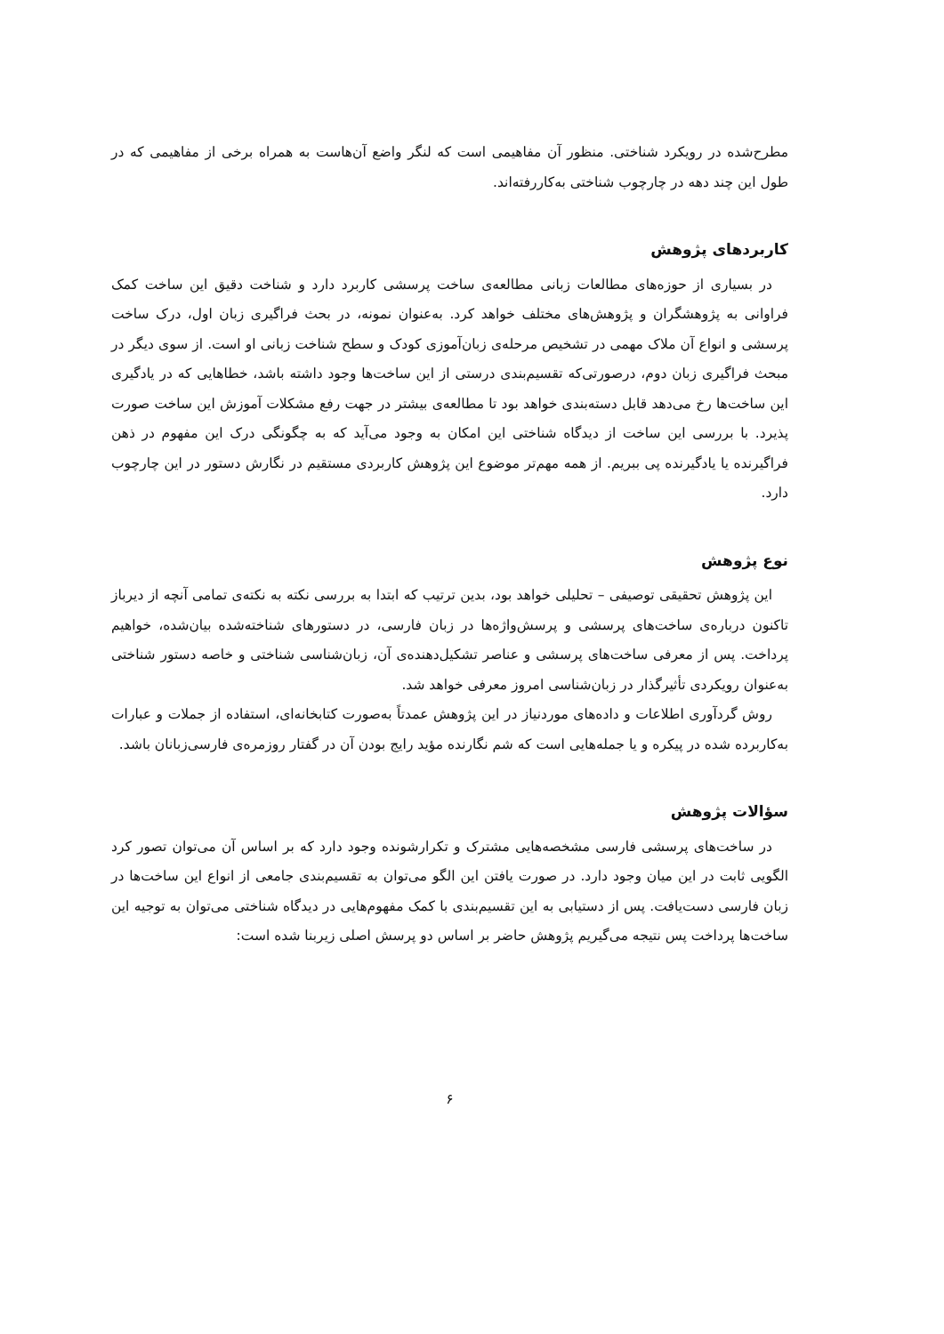مطرح‌شده در رویکرد شناختی. منظور آن مفاهیمی است که لنگر واضع آن‌هاست به همراه برخی از مفاهیمی که در طول این چند دهه در چارچوب شناختی به‌کاررفته‌اند.
کاربردهای پژوهش
در بسیاری از حوزه‌های مطالعات زبانی مطالعه‌ی ساخت پرسشی کاربرد دارد و شناخت دقیق این ساخت کمک فراوانی به پژوهشگران و پژوهش‌های مختلف خواهد کرد. به‌عنوان نمونه، در بحث فراگیری زبان اول، درک ساخت پرسشی و انواع آن ملاک مهمی در تشخیص مرحله‌ی زبان‌آموزی کودک و سطح شناخت زبانی او است. از سوی دیگر در مبحث فراگیری زبان دوم، درصورتی‌که تقسیم‌بندی درستی از این ساخت‌ها وجود داشته باشد، خطاهایی که در یادگیری این ساخت‌ها رخ می‌دهد قابل دسته‌بندی خواهد بود تا مطالعه‌ی بیشتر در جهت رفع مشکلات آموزش این ساخت صورت پذیرد. با بررسی این ساخت از دیدگاه شناختی این امکان به وجود می‌آید که به چگونگی درک این مفهوم در ذهن فراگیرنده یا یادگیرنده پی ببریم. از همه مهم‌تر موضوع این پژوهش کاربردی مستقیم در نگارش دستور در این چارچوب دارد.
نوع پژوهش
این پژوهش تحقیقی توصیفی – تحلیلی خواهد بود، بدین ترتیب که ابتدا به بررسی نکته به نکته‌ی تمامی آنچه از دیرباز تاکنون درباره‌ی ساخت‌های پرسشی و پرسش‌واژه‌ها در زبان فارسی، در دستورهای شناخته‌شده بیان‌شده، خواهیم پرداخت. پس از معرفی ساخت‌های پرسشی و عناصر تشکیل‌دهنده‌ی آن، زبان‌شناسی شناختی و خاصه دستور شناختی به‌عنوان رویکردی تأثیرگذار در زبان‌شناسی امروز معرفی خواهد شد.
روش گردآوری اطلاعات و داده‌های موردنیاز در این پژوهش عمدتاً به‌صورت کتابخانه‌ای، استفاده از جملات و عبارات به‌کاربرده شده در پیکره و یا جمله‌هایی است که شم نگارنده مؤید رایج بودن آن در گفتار روزمره‌ی فارسی‌زبانان باشد.
سؤالات پژوهش
در ساخت‌های پرسشی فارسی مشخصه‌هایی مشترک و تکرارشونده وجود دارد که بر اساس آن می‌توان تصور کرد الگویی ثابت در این میان وجود دارد. در صورت یافتن این الگو می‌توان به تقسیم‌بندی جامعی از انواع این ساخت‌ها در زبان فارسی دست‌یافت. پس از دستیابی به این تقسیم‌بندی با کمک مفهوم‌هایی در دیدگاه شناختی می‌توان به توجیه این ساخت‌ها پرداخت پس نتیجه می‌گیریم پژوهش حاضر بر اساس دو پرسش اصلی زیربنا شده است:
۶